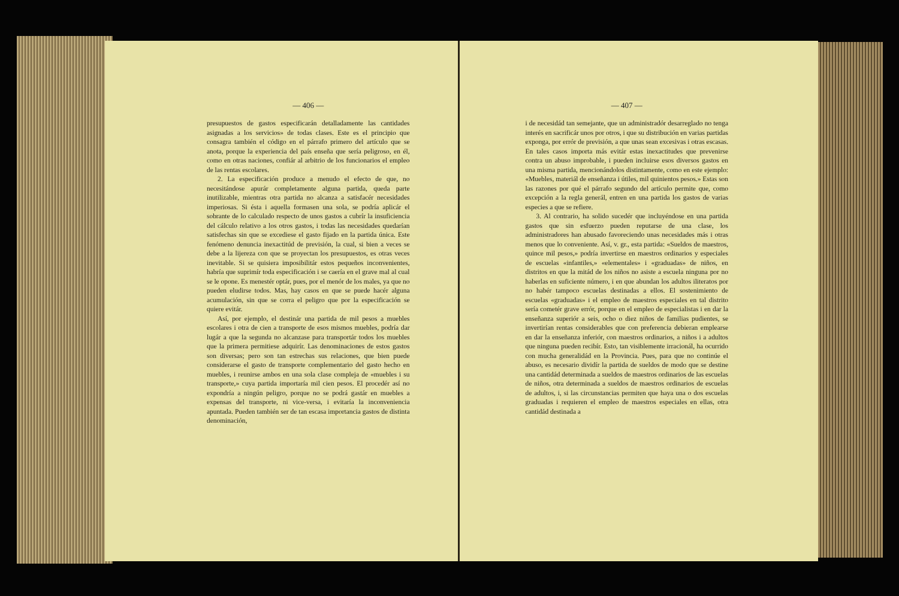— 406 —
presupuestos de gastos especificarán detalladamente las cantidades asignadas a los servicios» de todas clases. Este es el principio que consagra también el código en el párrafo primero del artículo que se anota, porque la experiencia del país enseña que sería peligroso, en él, como en otras naciones, confiár al arbitrio de los funcionarios el empleo de las rentas escolares.
2. La especificación produce a menudo el efecto de que, no necesitándose apurár completamente alguna partida, queda parte inutilizable, mientras otra partida no alcanza a satisfacér necesidades imperiosas. Si ésta i aquella formasen una sola, se podría aplicár el sobrante de lo calculado respecto de unos gastos a cubrír la insuficiencia del cálculo relativo a los otros gastos, i todas las necesidades quedarían satisfechas sin que se excediese el gasto fijado en la partida única. Este fenómeno denuncia inexactitúd de previsión, la cual, si bien a veces se debe a la lijereza con que se proyectan los presupuestos, es otras veces inevitable. Si se quisiera imposibilitár estos pequeños inconvenientes, habría que suprimír toda especificación i se caería en el grave mal al cual se le opone. Es menestér optár, pues, por el menór de los males, ya que no pueden eludirse todos. Mas, hay casos en que se puede hacér alguna acumulación, sin que se corra el peligro que por la especificación se quiere evitár.
Así, por ejemplo, el destinár una partida de mil pesos a muebles escolares i otra de cien a transporte de esos mismos muebles, podría dar lugár a que la segunda no alcanzase para transportár todos los muebles que la primera permitiese adquirír. Las denominaciones de estos gastos son diversas; pero son tan estrechas sus relaciones, que bien puede considerarse el gasto de transporte complementario del gasto hecho en muebles, i reunirse ambos en una sola clase compleja de «muebles i su transporte,» cuya partida importaría mil cien pesos. El procedér así no expondría a ningún peligro, porque no se podrá gastár en muebles a expensas del transporte, ni vice-versa, i evitaría la inconveniencia apuntada. Pueden también ser de tan escasa importancia gastos de distinta denominación,
— 407 —
i de necesidád tan semejante, que un administradór desarreglado no tenga interés en sacrificár unos por otros, i que su distribución en varias partidas exponga, por errór de previsión, a que unas sean excesivas i otras escasas. En tales casos importa más evitár estas inexactitudes que prevenirse contra un abuso improbable, i pueden incluirse esos diversos gastos en una misma partida, mencionándolos distintamente, como en este ejemplo: «Muebles, materiál de enseñanza i útiles, mil quinientos pesos.» Estas son las razones por qué el párrafo segundo del artículo permite que, como excepción a la regla generál, entren en una partida los gastos de varias especies a que se refiere.
3. Al contrario, ha solido sucedér que incluyéndose en una partida gastos que sin esfuerzo pueden reputarse de una clase, los administradores han abusado favoreciendo unas necesidades más i otras menos que lo conveniente. Así, v. gr., esta partida: «Sueldos de maestros, quince mil pesos,» podría invertirse en maestros ordinarios y especiales de escuelas «infantiles,» «elementales» i «graduadas» de niños, en distritos en que la mitád de los niños no asiste a escuela ninguna por no haberlas en suficiente número, i en que abundan los adultos iliteratos por no habér tampoco escuelas destinadas a ellos. El sostenimiento de escuelas «graduadas» i el empleo de maestros especiales en tal distrito sería cometér grave errór, porque en el empleo de especialistas i en dar la enseñanza superiór a seis, ocho o diez niños de familias pudientes, se invertirían rentas considerables que con preferencia debieran emplearse en dar la enseñanza inferiór, con maestros ordinarios, a niños i a adultos que ninguna pueden recibír. Esto, tan visiblemente irracionál, ha ocurrido con mucha generalidád en la Provincia. Pues, para que no continúe el abuso, es necesario dividír la partida de sueldos de modo que se destine una cantidád determinada a sueldos de maestros ordinarios de las escuelas de niños, otra determinada a sueldos de maestros ordinarios de escuelas de adultos, i, si las circunstancias permiten que haya una o dos escuelas graduadas i requieren el empleo de maestros especiales en ellas, otra cantidád destinada a